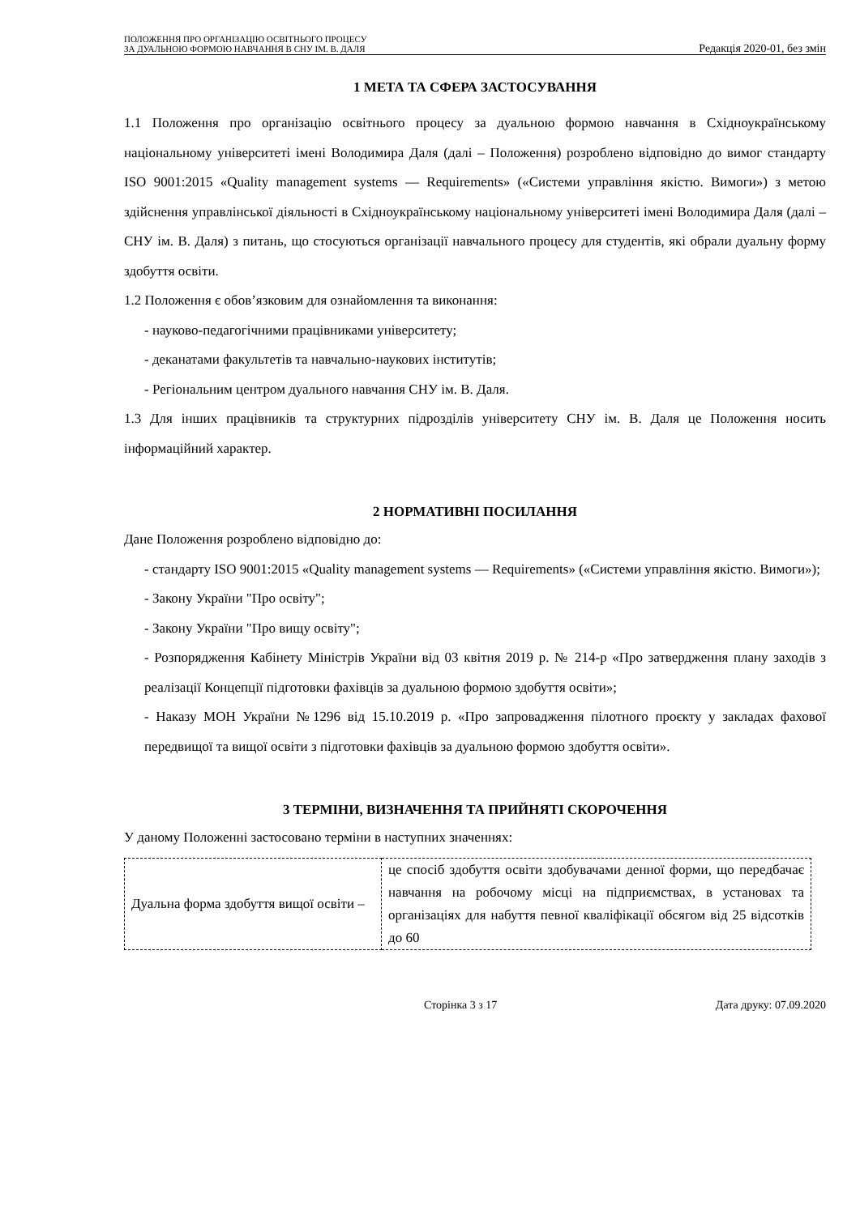ПОЛОЖЕННЯ ПРО ОРГАНІЗАЦІЮ ОСВІТНЬОГО ПРОЦЕСУ
ЗА ДУАЛЬНОЮ ФОРМОЮ НАВЧАННЯ В СНУ ІМ. В. ДАЛЯ
Редакція 2020-01, без змін
1 МЕТА ТА СФЕРА ЗАСТОСУВАННЯ
1.1 Положення про організацію освітнього процесу за дуальною формою навчання в Східноукраїнському національному університеті імені Володимира Даля (далі – Положення) розроблено відповідно до вимог стандарту ISO 9001:2015 «Quality management systems — Requirements» («Системи управління якістю. Вимоги») з метою здійснення управлінської діяльності в Східноукраїнському національному університеті імені Володимира Даля (далі – СНУ ім. В. Даля) з питань, що стосуються організації навчального процесу для студентів, які обрали дуальну форму здобуття освіти.
1.2 Положення є обов’язковим для ознайомлення та виконання:
- науково-педагогічними працівниками університету;
- деканатами факультетів та навчально-наукових інститутів;
- Регіональним центром дуального навчання СНУ ім. В. Даля.
1.3 Для інших працівників та структурних підрозділів університету СНУ ім. В. Даля це Положення носить інформаційний характер.
2 НОРМАТИВНІ ПОСИЛАННЯ
Дане Положення розроблено відповідно до:
- стандарту ISO 9001:2015 «Quality management systems — Requirements» («Системи управління якістю. Вимоги»);
- Закону України "Про освіту";
- Закону України "Про вищу освіту";
- Розпорядження Кабінету Міністрів України від 03 квітня 2019 р. № 214-р «Про затвердження плану заходів з реалізації Концепції підготовки фахівців за дуальною формою здобуття освіти»;
- Наказу МОН України №1296 від 15.10.2019 р. «Про запровадження пілотного проєкту у закладах фахової передвищої та вищої освіти з підготовки фахівців за дуальною формою здобуття освіти».
3 ТЕРМІНИ, ВИЗНАЧЕННЯ ТА ПРИЙНЯТІ СКОРОЧЕННЯ
У даному Положенні застосовано терміни в наступних значеннях:
| Дуальна форма здобуття вищої освіти – | це спосіб здобуття освіти здобувачами денної форми, що передбачає навчання на робочому місці на підприємствах, в установах та організаціях для набуття певної кваліфікації обсягом від 25 відсотків до 60 |
Сторінка 3 з 17 Дата друку: 07.09.2020